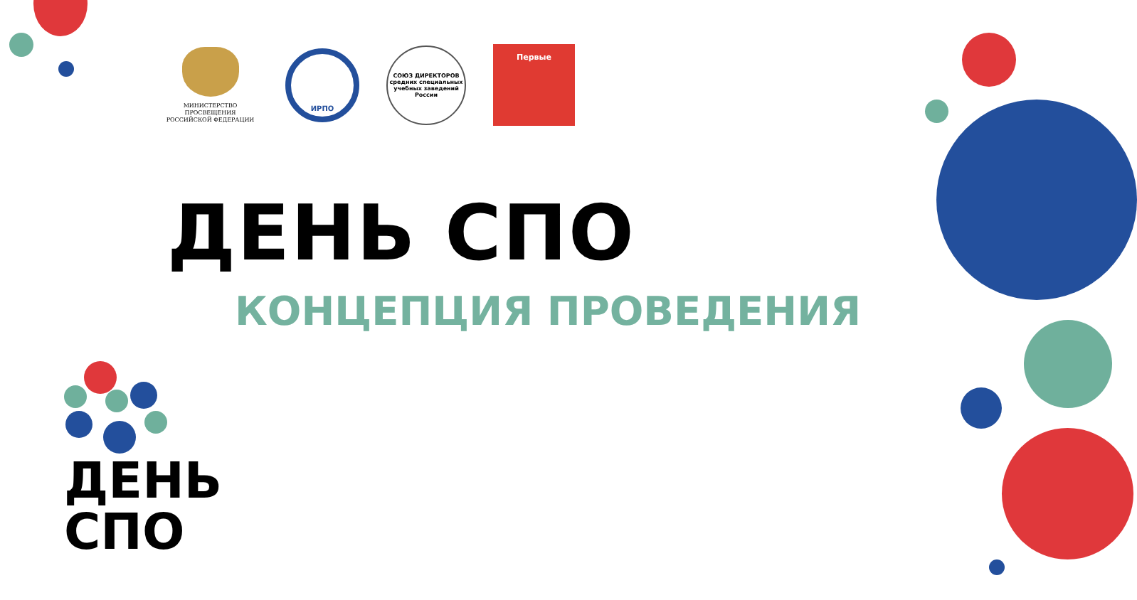МИНИСТЕРСТВО ПРОСВЕЩЕНИЯ
РОССИЙСКОЙ ФЕДЕРАЦИИ
ИРПО
СОЮЗ ДИРЕКТОРОВ
средних специальных учебных заведений России
Первые
ДЕНЬ СПО
КОНЦЕПЦИЯ ПРОВЕДЕНИЯ
ДЕНЬ
СПО